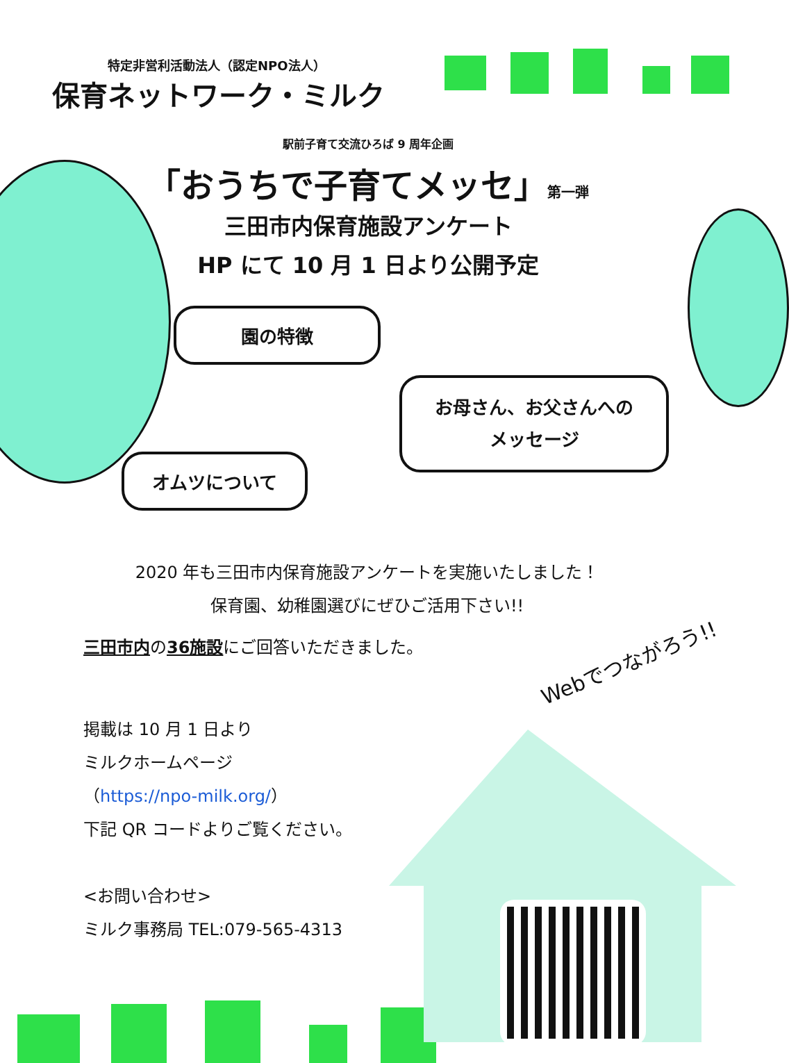特定非営利活動法人（認定NPO法人）
保育ネットワーク・ミルク
駅前子育て交流ひろば 9 周年企画
「おうちで子育てメッセ」第一弾
三田市内保育施設アンケート
HP にて 10 月 1 日より公開予定
園の特徴
お母さん、お父さんへの
メッセージ
オムツについて
2020 年も三田市内保育施設アンケートを実施いたしました！
保育園、幼稚園選びにぜひご活用下さい!!
三田市内の36施設にご回答いただきました。
Webでつながろう!!
掲載は 10 月 1 日より
ミルクホームページ
（https://npo-milk.org/）
下記 QR コードよりご覧ください。
<お問い合わせ>
ミルク事務局 TEL:079-565-4313